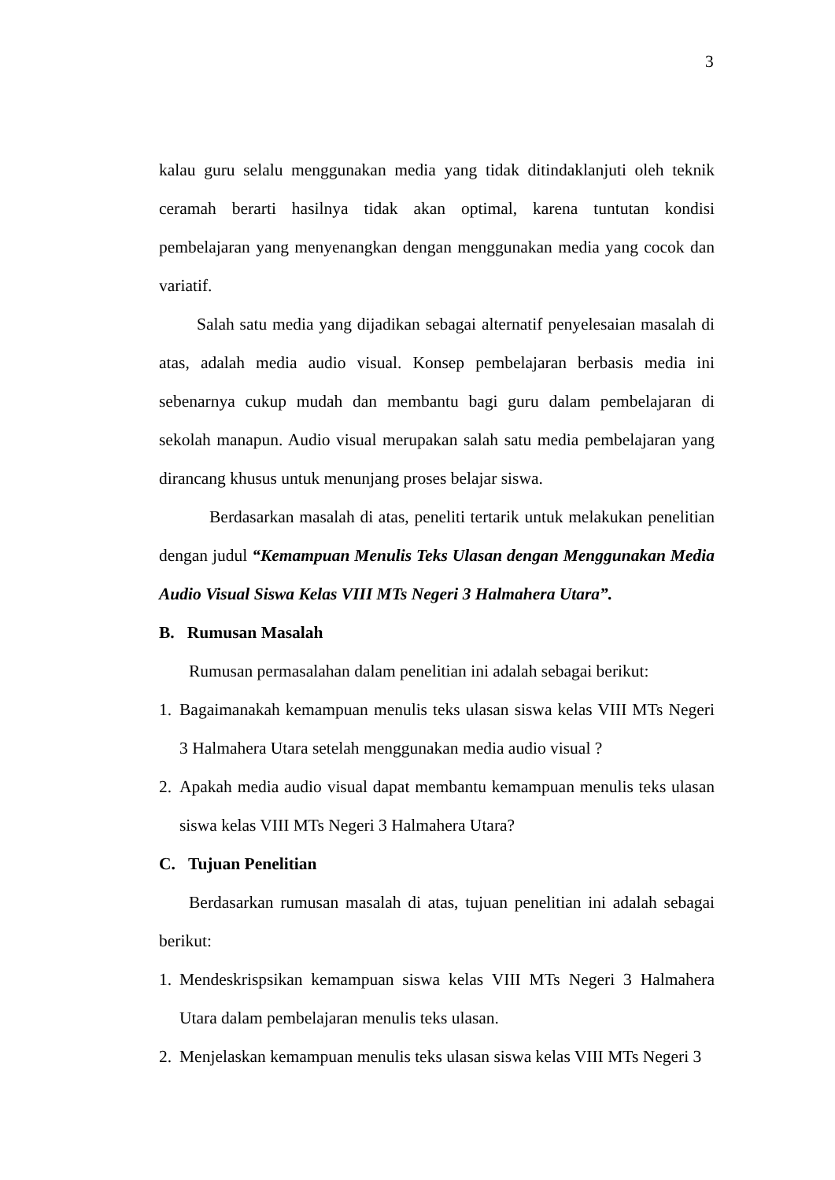3
kalau guru selalu menggunakan media yang tidak ditindaklanjuti oleh teknik ceramah berarti hasilnya tidak akan optimal, karena tuntutan kondisi pembelajaran yang menyenangkan dengan menggunakan media yang cocok dan variatif.
Salah satu media yang dijadikan sebagai alternatif penyelesaian masalah di atas, adalah media audio visual. Konsep pembelajaran berbasis media ini sebenarnya cukup mudah dan membantu bagi guru dalam pembelajaran di sekolah manapun. Audio visual merupakan salah satu media pembelajaran yang dirancang khusus untuk menunjang proses belajar siswa.
Berdasarkan masalah di atas, peneliti tertarik untuk melakukan penelitian dengan judul “Kemampuan Menulis Teks Ulasan dengan Menggunakan Media Audio Visual Siswa Kelas VIII MTs Negeri 3 Halmahera Utara”.
B. Rumusan Masalah
Rumusan permasalahan dalam penelitian ini adalah sebagai berikut:
1. Bagaimanakah kemampuan menulis teks ulasan siswa kelas VIII MTs Negeri 3 Halmahera Utara setelah menggunakan media audio visual ?
2. Apakah media audio visual dapat membantu kemampuan menulis teks ulasan siswa kelas VIII MTs Negeri 3 Halmahera Utara?
C. Tujuan Penelitian
Berdasarkan rumusan masalah di atas, tujuan penelitian ini adalah sebagai berikut:
1. Mendeskrispsikan kemampuan siswa kelas VIII MTs Negeri 3 Halmahera Utara dalam pembelajaran menulis teks ulasan.
2. Menjelaskan kemampuan menulis teks ulasan siswa kelas VIII MTs Negeri 3